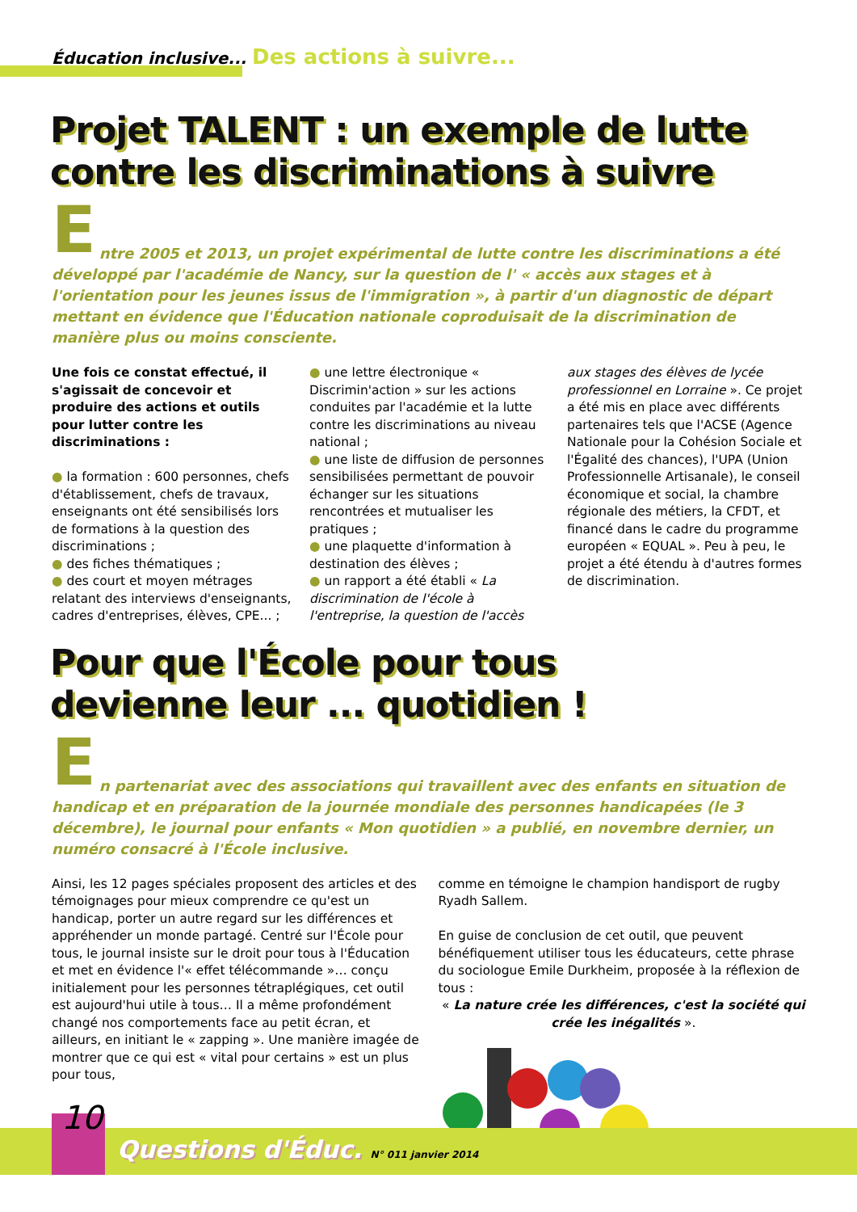Éducation inclusive... Des actions à suivre...
Projet TALENT : un exemple de lutte
contre les discriminations à suivre
E
ntre 2005 et 2013, un projet expérimental de lutte contre les discriminations a été développé par l'académie de Nancy, sur la question de l' « accès aux stages et à l'orientation pour les jeunes issus de l'immigration », à partir d'un diagnostic de départ mettant en évidence que l'Éducation nationale coproduisait de la discrimination de manière plus ou moins consciente.
Une fois ce constat effectué, il s'agissait de concevoir et produire des actions et outils pour lutter contre les discriminations :
● la formation : 600 personnes, chefs d'établissement, chefs de travaux, enseignants ont été sensibilisés lors de formations à la question des discriminations ;
● des fiches thématiques ;
● des court et moyen métrages relatant des interviews d'enseignants, cadres d'entreprises, élèves, CPE... ;
● une lettre électronique « Discrimin'action » sur les actions conduites par l'académie et la lutte contre les discriminations au niveau national ;
● une liste de diffusion de personnes sensibilisées permettant de pouvoir échanger sur les situations rencontrées et mutualiser les pratiques ;
● une plaquette d'information à destination des élèves ;
● un rapport a été établi « La discrimination de l'école à l'entreprise, la question de l'accès
aux stages des élèves de lycée professionnel en Lorraine ». Ce projet a été mis en place avec différents partenaires tels que l'ACSE (Agence Nationale pour la Cohésion Sociale et l'Égalité des chances), l'UPA (Union Professionnelle Artisanale), le conseil économique et social, la chambre régionale des métiers, la CFDT, et financé dans le cadre du programme européen « EQUAL ». Peu à peu, le projet a été étendu à d'autres formes de discrimination.
Pour que l'École pour tous
devienne leur ... quotidien !
E
n partenariat avec des associations qui travaillent avec des enfants en situation de handicap et en préparation de la journée mondiale des personnes handicapées (le 3 décembre), le journal pour enfants « Mon quotidien » a publié, en novembre dernier, un numéro consacré à l'École inclusive.
Ainsi, les 12 pages spéciales proposent des articles et des témoignages pour mieux comprendre ce qu'est un handicap, porter un autre regard sur les différences et appréhender un monde partagé. Centré sur l'École pour tous, le journal insiste sur le droit pour tous à l'Éducation et met en évidence l'« effet télécommande »… conçu initialement pour les personnes tétraplégiques, cet outil est aujourd'hui utile à tous… Il a même profondément changé nos comportements face au petit écran, et ailleurs, en initiant le « zapping ». Une manière imagée de montrer que ce qui est « vital pour certains » est un plus pour tous,
comme en témoigne le champion handisport de rugby Ryadh Sallem.
En guise de conclusion de cet outil, que peuvent bénéfiquement utiliser tous les éducateurs, cette phrase du sociologue Emile Durkheim, proposée à la réflexion de tous :
« La nature crée les différences, c'est la société qui crée les inégalités ».
10
Questions d'Éduc. N° 011 janvier 2014